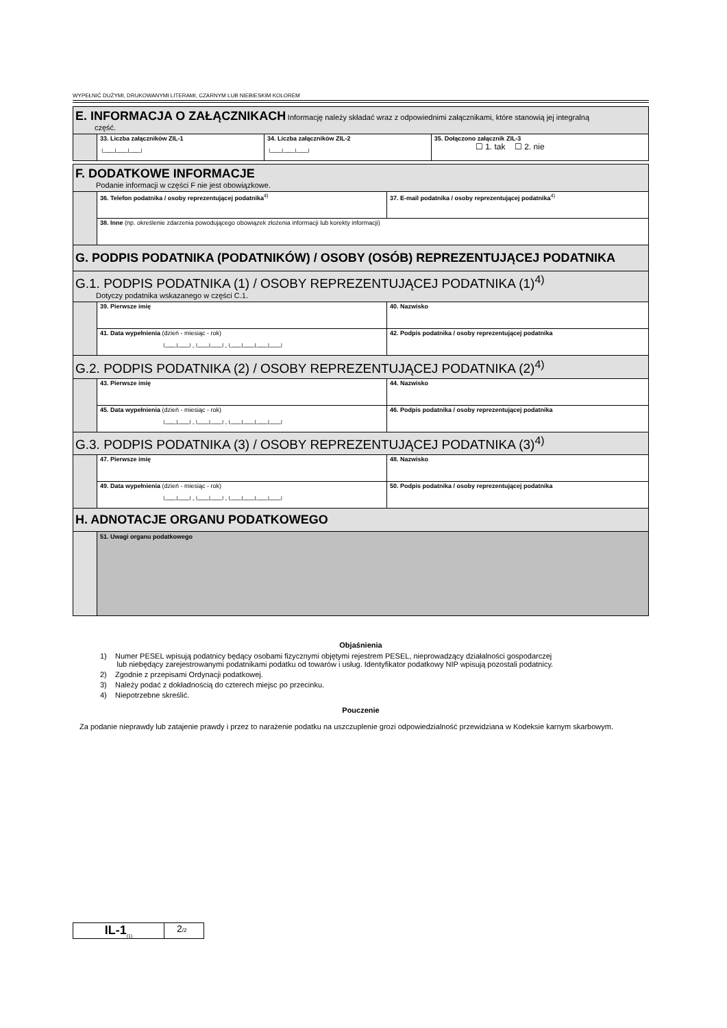WYPEŁNIĆ DUŻYMI, DRUKOWANYMI LITERAMI, CZARNYM LUB NIEBIESKIM KOLOREM
| E. INFORMACJA O ZAŁĄCZNIKACH Informację należy składać wraz z odpowiednimi załącznikami, które stanowią jej integralną część. | | | |
| | 33. Liczba załączników ZIL-1 └──┴──┴──┘ | 34. Liczba załączników ZIL-2 └──┴──┴──┘ | 35. Dołączono załącznik ZIL-3 ☐ 1. tak ☐ 2. nie |
| F. DODATKOWE INFORMACJE Podanie informacji w części F nie jest obowiązkowe. | | |
| | 36. Telefon podatnika / osoby reprezentującej podatnika<sup>4)</sup> | 37. E-mail podatnika / osoby reprezentującej podatnika<sup>4)</sup> |
| | 38. Inne (np. określenie zdarzenia powodującego obowiązek złożenia informacji lub korekty informacji) | |
| G. PODPIS PODATNIKA (PODATNIKÓW) / OSOBY (OSÓB) REPREZENTUJĄCEJ PODATNIKA | | |
| G.1. PODPIS PODATNIKA (1) / OSOBY REPREZENTUJĄCEJ PODATNIKA (1)<sup>4)</sup> Dotyczy podatnika wskazanego w części C.1. | | |
| | 39. Pierwsze imię | 40. Nazwisko |
| | 41. Data wypełnienia (dzień - miesiąc - rok) └──┴──┘-└──┴──┘-└──┴──┴──┴──┘ | 42. Podpis podatnika / osoby reprezentującej podatnika |
| G.2. PODPIS PODATNIKA (2) / OSOBY REPREZENTUJĄCEJ PODATNIKA (2)<sup>4)</sup> | | |
| | 43. Pierwsze imię | 44. Nazwisko |
| | 45. Data wypełnienia (dzień - miesiąc - rok) └──┴──┘-└──┴──┘-└──┴──┴──┴──┘ | 46. Podpis podatnika / osoby reprezentującej podatnika |
| G.3. PODPIS PODATNIKA (3) / OSOBY REPREZENTUJĄCEJ PODATNIKA (3)<sup>4)</sup> | | |
| | 47. Pierwsze imię | 48. Nazwisko |
| | 49. Data wypełnienia (dzień - miesiąc - rok) └──┴──┘-└──┴──┘-└──┴──┴──┴──┘ | 50. Podpis podatnika / osoby reprezentującej podatnika |
| H. ADNOTACJE ORGANU PODATKOWEGO | | |
| | 51. Uwagi organu podatkowego | |
Objaśnienia
1) Numer PESEL wpisują podatnicy będący osobami fizycznymi objętymi rejestrem PESEL, nieprowadzący działalności gospodarczej
lub niebędący zarejestrowanymi podatnikami podatku od towarów i usług. Identyfikator podatkowy NIP wpisują pozostali podatnicy.
2) Zgodnie z przepisami Ordynacji podatkowej.
3) Należy podać z dokładnością do czterech miejsc po przecinku.
4) Niepotrzebne skreślić.
Pouczenie
Za podanie nieprawdy lub zatajenie prawdy i przez to narażenie podatku na uszczuplenie grozi odpowiedzialność przewidziana w Kodeksie karnym skarbowym.
IL-1<sub>(1)</sub>
2/2